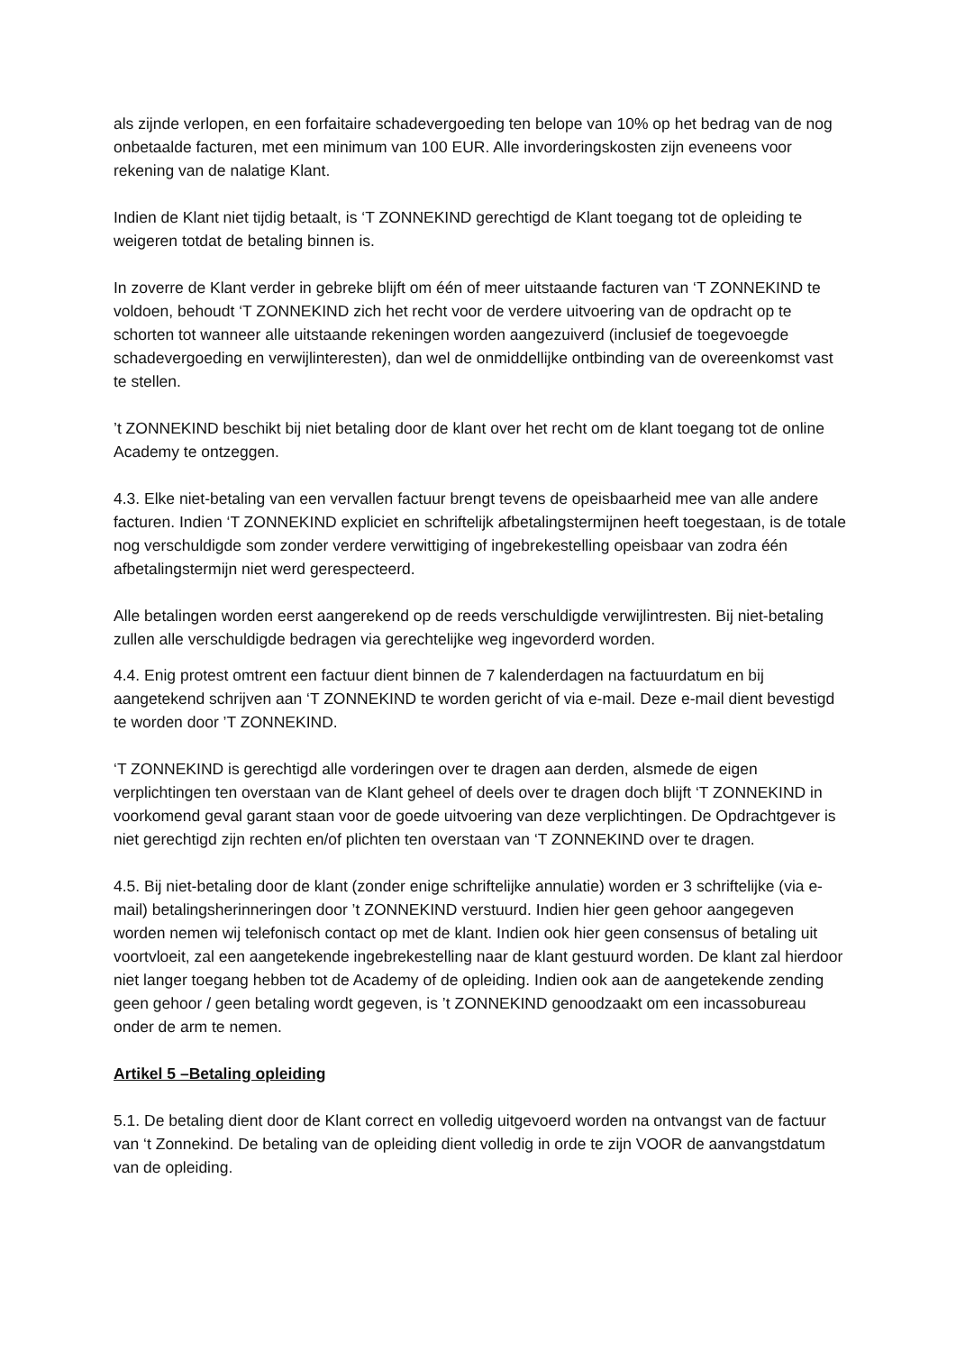als zijnde verlopen, en een forfaitaire schadevergoeding ten belope van 10% op het bedrag van de nog onbetaalde facturen, met een minimum van 100 EUR. Alle invorderingskosten zijn eveneens voor rekening van de nalatige Klant.
Indien de Klant niet tijdig betaalt, is ‘T ZONNEKIND gerechtigd de Klant toegang tot de opleiding te weigeren totdat de betaling binnen is.
In zoverre de Klant verder in gebreke blijft om één of meer uitstaande facturen van ‘T ZONNEKIND te voldoen, behoudt ‘T ZONNEKIND zich het recht voor de verdere uitvoering van de opdracht op te schorten tot wanneer alle uitstaande rekeningen worden aangezuiverd (inclusief de toegevoegde schadevergoeding en verwijlinteresten), dan wel de onmiddellijke ontbinding van de overeenkomst vast te stellen.
’t ZONNEKIND beschikt bij niet betaling door de klant over het recht om de klant toegang tot de online Academy te ontzeggen.
4.3. Elke niet-betaling van een vervallen factuur brengt tevens de opeisbaarheid mee van alle andere facturen. Indien ‘T ZONNEKIND expliciet en schriftelijk afbetalingstermijnen heeft toegestaan, is de totale nog verschuldigde som zonder verdere verwittiging of ingebrekestelling opeisbaar van zodra één afbetalingstermijn niet werd gerespecteerd.
Alle betalingen worden eerst aangerekend op de reeds verschuldigde verwijlintresten. Bij niet-betaling zullen alle verschuldigde bedragen via gerechtelijke weg ingevorderd worden.
4.4. Enig protest omtrent een factuur dient binnen de 7 kalenderdagen na factuurdatum en bij aangetekend schrijven aan ‘T ZONNEKIND te worden gericht of via e-mail. Deze e-mail dient bevestigd te worden door ’T ZONNEKIND.
‘T ZONNEKIND is gerechtigd alle vorderingen over te dragen aan derden, alsmede de eigen verplichtingen ten overstaan van de Klant geheel of deels over te dragen doch blijft ‘T ZONNEKIND in voorkomend geval garant staan voor de goede uitvoering van deze verplichtingen. De Opdrachtgever is niet gerechtigd zijn rechten en/of plichten ten overstaan van ‘T ZONNEKIND over te dragen.
4.5. Bij niet-betaling door de klant (zonder enige schriftelijke annulatie) worden er 3 schriftelijke (via e-mail) betalingsherinneringen door ’t ZONNEKIND verstuurd. Indien hier geen gehoor aangegeven worden nemen wij telefonisch contact op met de klant. Indien ook hier geen consensus of betaling uit voortvloeit, zal een aangetekende ingebrekestelling naar de klant gestuurd worden. De klant zal hierdoor niet langer toegang hebben tot de Academy of de opleiding. Indien ook aan de aangetekende zending geen gehoor / geen betaling wordt gegeven, is ’t ZONNEKIND genoodzaakt om een incassobureau onder de arm te nemen.
Artikel 5 –Betaling opleiding
5.1. De betaling dient door de Klant correct en volledig uitgevoerd worden na ontvangst van de factuur van ‘t Zonnekind. De betaling van de opleiding dient volledig in orde te zijn VOOR de aanvangstdatum van de opleiding.